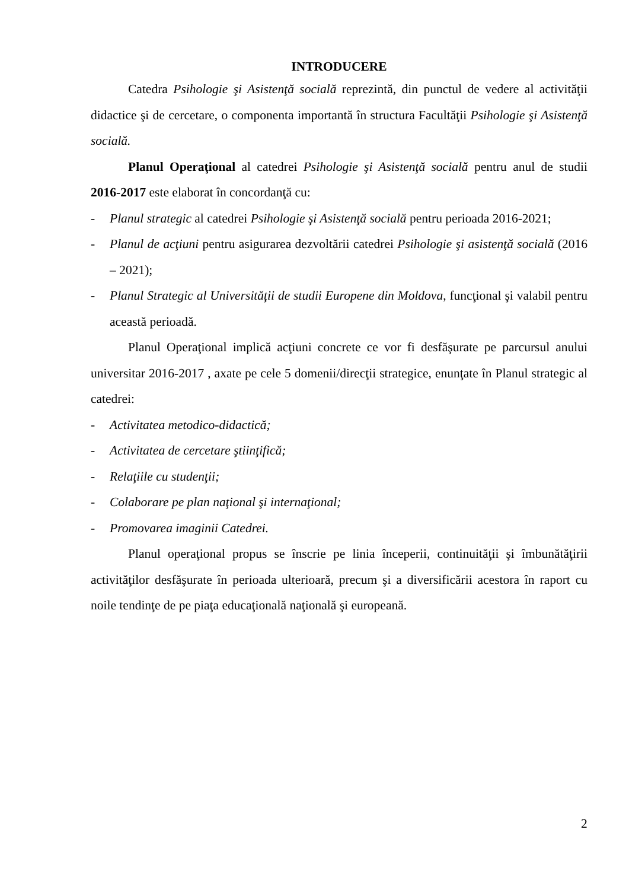INTRODUCERE
Catedra Psihologie şi Asistenţă socială reprezintă, din punctul de vedere al activităţii didactice şi de cercetare, o componenta importantă în structura Facultăţii Psihologie şi Asistenţă socială.
Planul Operaţional al catedrei Psihologie şi Asistenţă socială pentru anul de studii 2016-2017 este elaborat în concordanţă cu:
- Planul strategic al catedrei Psihologie şi Asistenţă socială pentru perioada 2016-2021;
- Planul de acţiuni pentru asigurarea dezvoltării catedrei Psihologie şi asistenţă socială (2016 – 2021);
- Planul Strategic al Universităţii de studii Europene din Moldova, funcţional şi valabil pentru această perioadă.
Planul Operaţional implică acţiuni concrete ce vor fi desfăşurate pe parcursul anului universitar 2016-2017 , axate pe cele 5 domenii/direcţii strategice, enunţate în Planul strategic al catedrei:
- Activitatea metodico-didactică;
- Activitatea de cercetare ştiinţifică;
- Relaţiile cu studenţii;
- Colaborare pe plan naţional şi internaţional;
- Promovarea imaginii Catedrei.
Planul operaţional propus se înscrie pe linia începerii, continuităţii şi îmbunătăţirii activităţilor desfăşurate în perioada ulterioară, precum şi a diversificării acestora în raport cu noile tendinţe de pe piaţa educaţională naţională şi europeană.
2